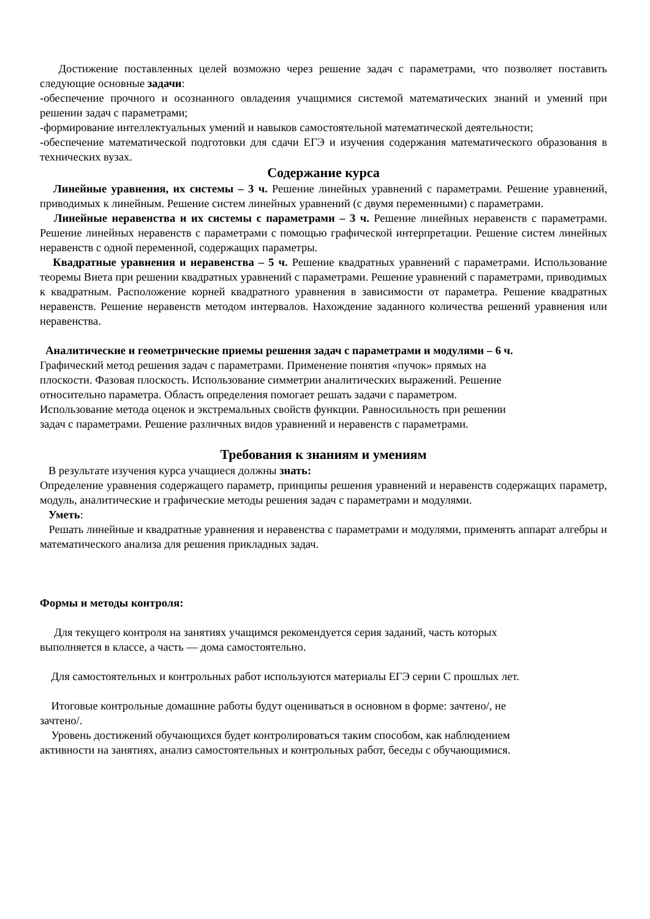Достижение поставленных целей возможно через решение задач с параметрами, что позволяет поставить следующие основные задачи:
-обеспечение прочного и осознанного овладения учащимися системой математических знаний и умений при решении задач с параметрами;
-формирование интеллектуальных умений и навыков самостоятельной математической деятельности;
-обеспечение математической подготовки для сдачи ЕГЭ и изучения содержания математического образования в технических вузах.
Содержание курса
Линейные уравнения, их системы – 3 ч. Решение линейных уравнений с параметрами. Решение уравнений, приводимых к линейным. Решение систем линейных уравнений (с двумя переменными) с параметрами.
Линейные неравенства и их системы с параметрами – 3 ч. Решение линейных неравенств с параметрами. Решение линейных неравенств с параметрами с помощью графической интерпретации. Решение систем линейных неравенств с одной переменной, содержащих параметры.
Квадратные уравнения и неравенства – 5 ч. Решение квадратных уравнений с параметрами. Использование теоремы Виета при решении квадратных уравнений с параметрами. Решение уравнений с параметрами, приводимых к квадратным. Расположение корней квадратного уравнения в зависимости от параметра. Решение квадратных неравенств. Решение неравенств методом интервалов. Нахождение заданного количества решений уравнения или неравенства.
Аналитические и геометрические приемы решения задач с параметрами и модулями – 6 ч.
Графический метод решения задач с параметрами. Применение понятия «пучок» прямых на
плоскости. Фазовая плоскость. Использование симметрии аналитических выражений. Решение
относительно параметра. Область определения помогает решать задачи с параметром.
Использование метода оценок и экстремальных свойств функции. Равносильность при решении
задач с параметрами. Решение различных видов уравнений и неравенств с параметрами.
Требования к знаниям и умениям
В результате изучения курса учащиеся должны знать:
Определение уравнения содержащего параметр, принципы решения уравнений и неравенств содержащих параметр, модуль, аналитические и графические методы решения задач с параметрами и модулями.
Уметь:
Решать линейные и квадратные уравнения и неравенства с параметрами и модулями, применять аппарат алгебры и математического анализа для решения прикладных задач.
Формы и методы контроля:
Для текущего контроля на занятиях учащимся рекомендуется серия заданий, часть которых
выполняется в классе, а часть — дома самостоятельно.
Для самостоятельных и контрольных работ используются материалы ЕГЭ серии С прошлых лет.
Итоговые контрольные домашние работы будут оцениваться в основном в форме: зачтено/, не
зачтено/.
Уровень достижений обучающихся будет контролироваться таким способом, как наблюдением
активности на занятиях, анализ самостоятельных и контрольных работ, беседы с обучающимися.